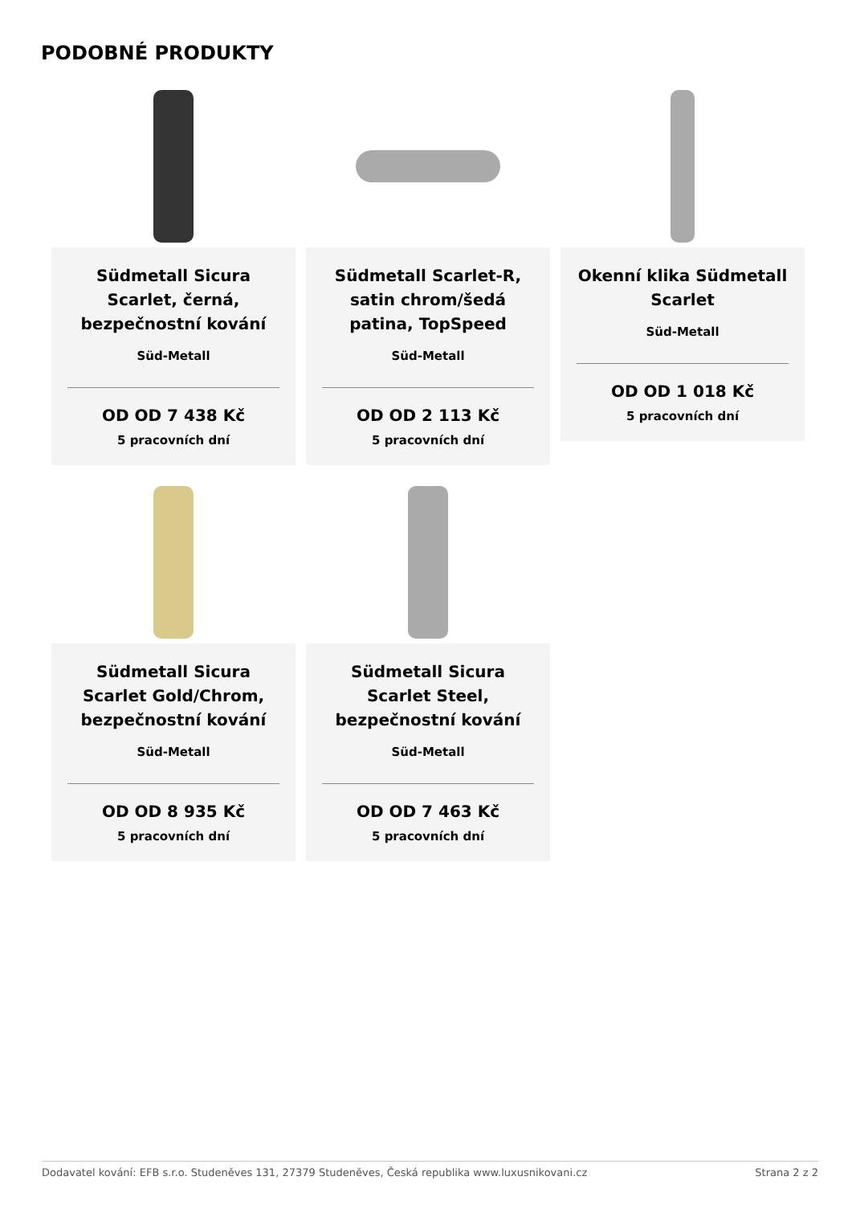PODOBNÉ PRODUKTY
Südmetall Sicura Scarlet, černá, bezpečnostní kování
Süd-Metall
OD OD 7 438 Kč
5 pracovních dní
Südmetall Scarlet-R, satin chrom/šedá patina, TopSpeed
Süd-Metall
OD OD 2 113 Kč
5 pracovních dní
Okenní klika Südmetall Scarlet
Süd-Metall
OD OD 1 018 Kč
5 pracovních dní
Südmetall Sicura Scarlet Gold/Chrom, bezpečnostní kování
Süd-Metall
OD OD 8 935 Kč
5 pracovních dní
Südmetall Sicura Scarlet Steel, bezpečnostní kování
Süd-Metall
OD OD 7 463 Kč
5 pracovních dní
Dodavatel kování: EFB s.r.o. Studeněves 131, 27379 Studeněves, Česká republika www.luxusnikovani.cz Strana 2 z 2